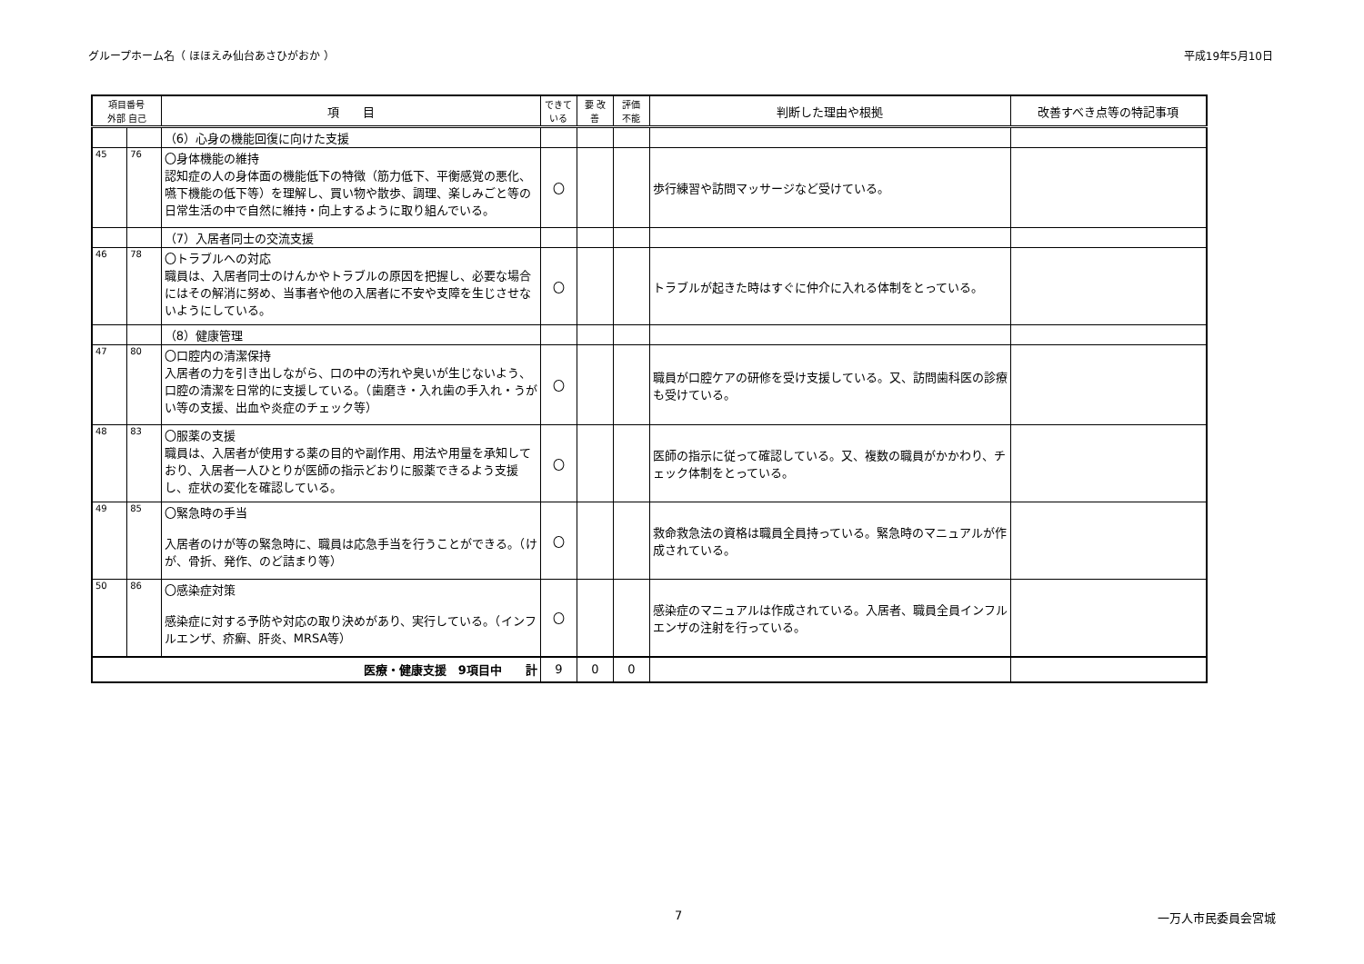グループホーム名（ ほほえみ仙台あさひがおか ） 平成19年5月10日
| 項目番号 外部 自己 | | 項 目 | できて いる | 要 改善 | 評価 不能 | 判断した理由や根拠 | 改善すべき点等の特記事項 |
| --- | --- | --- | --- | --- | --- | --- | --- |
| | | （6）心身の機能回復に向けた支援 | | | | | |
| 45 | 76 | 〇身体機能の維持 認知症の人の身体面の機能低下の特徴（筋力低下、平衡感覚の悪化、嚥下機能の低下等）を理解し、買い物や散歩、調理、楽しみごと等の日常生活の中で自然に維持・向上するように取り組んでいる。 | 〇 | | | 歩行練習や訪問マッサージなど受けている。 | |
| | | （7）入居者同士の交流支援 | | | | | |
| 46 | 78 | 〇トラブルへの対応 職員は、入居者同士のけんかやトラブルの原因を把握し、必要な場合にはその解消に努め、当事者や他の入居者に不安や支障を生じさせないようにしている。 | 〇 | | | トラブルが起きた時はすぐに仲介に入れる体制をとっている。 | |
| | | （8）健康管理 | | | | | |
| 47 | 80 | 〇口腔内の清潔保持 入居者の力を引き出しながら、口の中の汚れや臭いが生じないよう、口腔の清潔を日常的に支援している。（歯磨き・入れ歯の手入れ・うがい等の支援、出血や炎症のチェック等） | 〇 | | | 職員が口腔ケアの研修を受け支援している。又、訪問歯科医の診療も受けている。 | |
| 48 | 83 | 〇服薬の支援 職員は、入居者が使用する薬の目的や副作用、用法や用量を承知しており、入居者一人ひとりが医師の指示どおりに服薬できるよう支援し、症状の変化を確認している。 | 〇 | | | 医師の指示に従って確認している。又、複数の職員がかかわり、チェック体制をとっている。 | |
| 49 | 85 | 〇緊急時の手当 入居者のけが等の緊急時に、職員は応急手当を行うことができる。（けが、骨折、発作、のど詰まり等） | 〇 | | | 救命救急法の資格は職員全員持っている。緊急時のマニュアルが作成されている。 | |
| 50 | 86 | 〇感染症対策 感染症に対する予防や対応の取り決めがあり、実行している。（インフルエンザ、疥癬、肝炎、MRSA等） | 〇 | | | 感染症のマニュアルは作成されている。入居者、職員全員インフルエンザの注射を行っている。 | |
| 医療・健康支援 9項目中 計 | | | 9 | 0 | 0 | | |
7 一万人市民委員会宮城